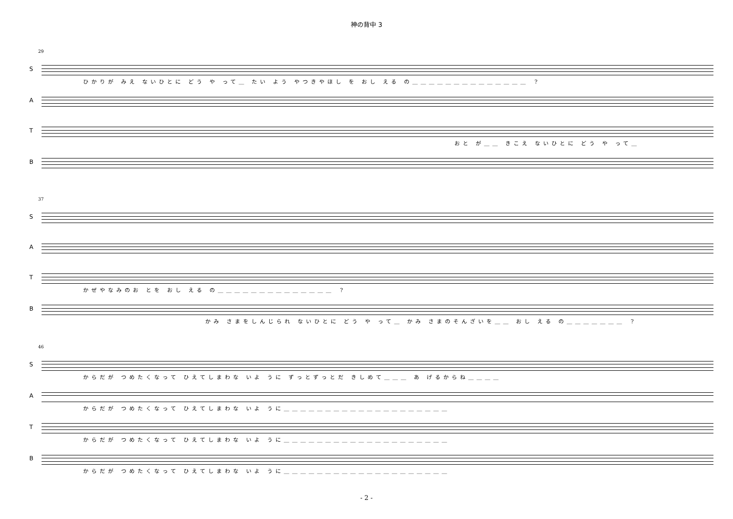神の背中 3
29
S
ひかりが みえ ないひとに どう や って＿ たい よう やつきやほし を おし える の＿＿＿＿＿＿＿＿＿＿＿＿＿＿ ？
A
T
おと が＿＿ きこえ ないひとに どう や って＿
B
37
S
A
T
かぜやなみのお とを おし える の＿＿＿＿＿＿＿＿＿＿＿＿＿＿ ？
B
かみ さまをしんじられ ないひとに どう や って＿ かみ さまのそんざいを＿＿ おし える の＿＿＿＿＿＿＿ ？
46
S
からだが つめたくなって ひえてしまわな いよ うに ずっとずっとだ きしめて＿＿＿ あ げるからね＿＿＿＿
A
からだが つめたくなって ひえてしまわな いよ うに＿＿＿＿＿＿＿＿＿＿＿＿＿＿＿＿＿＿＿＿
T
からだが つめたくなって ひえてしまわな いよ うに＿＿＿＿＿＿＿＿＿＿＿＿＿＿＿＿＿＿＿＿
B
からだが つめたくなって ひえてしまわな いよ うに＿＿＿＿＿＿＿＿＿＿＿＿＿＿＿＿＿＿＿＿
- 2 -